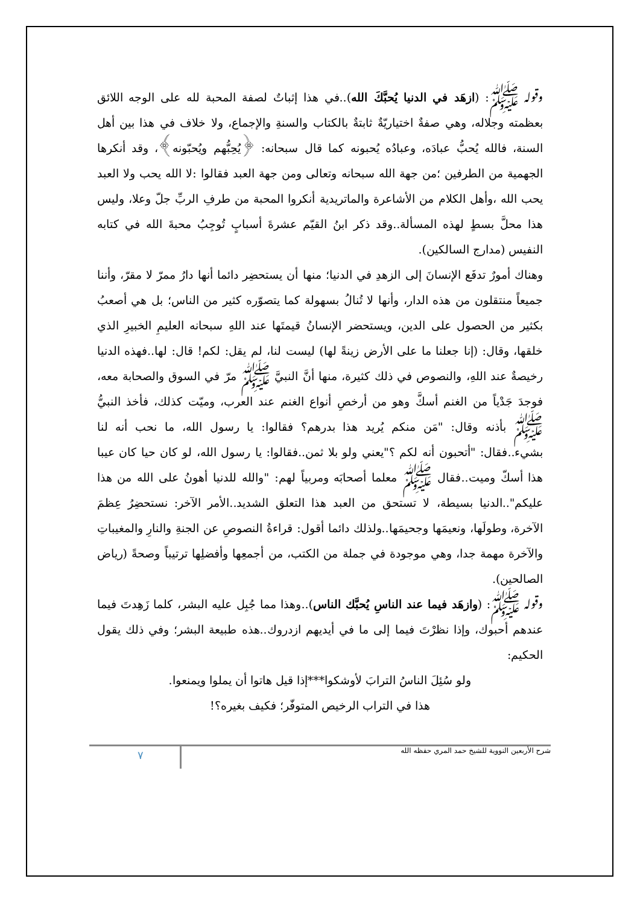وقوله ﷺ: (ازهَد في الدنيا يُحبَّكَ الله)..في هذا إثباتٌ لصفة المحبة لله على الوجه اللائق بعظمته وجلاله، وهي صفةٌ اختياريّةٌ ثابتةٌ بالكتاب والسنةِ والإجماع، ولا خلاف في هذا بين أهل السنة، فالله يُحبُّ عبادَه، وعبادُه يُحبونه كما قال سبحانه: ﴿يُحِبُّهم ويُحبّونه﴾، وقد أنكرها الجهمية من الطرفين ؛من جهة الله سبحانه وتعالى ومن جهة العبد فقالوا :لا الله يحب ولا العبد يحب الله ،وأهل الكلام من الأشاعرة والماتريدية أنكروا المحبة من طرفِ الربِّ جلّ وعلا، وليس هذا محلَّ بسطٍ لهذه المسألة..وقد ذكر ابنُ القيّم عشرةَ أسبابٍ تُوجِبُ محبةَ الله في كتابه النفيس (مدارج السالكين).
وهناك أمورٌ تدفَع الإنسانَ إلى الزهدِ في الدنيا؛ منها أن يستحضِر دائما أنها دارُ ممرّ لا مقرّ، وأننا جميعاً منتقلون من هذه الدار، وأنها لا تُنالُ بسهولة كما يتصوّره كثير من الناس؛ بل هي أصعبُ بكثير من الحصول على الدين، ويستحضر الإنسانُ قيمتَها عند اللهِ سبحانه العليمِ الخبيرِ الذي خلقها، وقال: (إنا جعلنا ما على الأرض زينةً لها) ليست لنا، لم يقل: لكم! قال: لها..فهذه الدنيا رخيصةٌ عند اللهِ، والنصوص في ذلك كثيرة، منها أنَّ النبيَّ ﷺ مرّ في السوق والصحابة معه، فوجدَ جَدْياً من الغنم أسكَّ وهو من أرخصِ أنواع الغنم عند العرب، وميّت كذلك، فأخذ النبيُّ ﷺ بأذنه وقال: "مَن منكم يُريد هذا بدرهم؟ فقالوا: يا رسول الله، ما نحب أنه لنا بشيء..فقال: "أتحبون أنه لكم ؟"يعني ولو بلا ثمن..فقالوا: يا رسول الله، لو كان حيا كان عيبا هذا أسكّ وميت..فقال ﷺ معلما أصحابَه ومربياً لهم: "والله للدنيا أهونُ على الله من هذا عليكم"..الدنيا بسيطة، لا تستحق من العبد هذا التعلق الشديد..الأمر الآخر: نستحضِرُ عِظمَ الآخرة، وطولَها، ونعيمَها وجحيمَها..ولذلك دائما أقول: قراءةُ النصوصِ عن الجنةِ والنارِ والمغيباتِ والآخرة مهمة جدا، وهي موجودة في جملة من الكتب، من أجمعِها وأفضلِها ترتيباً وصحةً (رياض الصالحين).
وقوله ﷺ: (وازهَد فيما عند الناسِ يُحبَّك الناس)..وهذا مما جُبِل عليه البشر، كلما زَهِدتَ فيما عندهم أحبوك، وإذا نظرْتَ فيما إلى ما في أيديهم ازدروك..هذه طبيعة البشر؛ وفي ذلك يقول الحكيم:
ولو سُئِلَ الناسُ الترابَ لأوشكوا***إذا قيل هاتوا أن يملوا ويمنعوا.
هذا في التراب الرخيص المتوفّر؛ فكيف بغيره؟!
شرح الأربعين النووية للشيخ حمد المري حفظه الله ٧